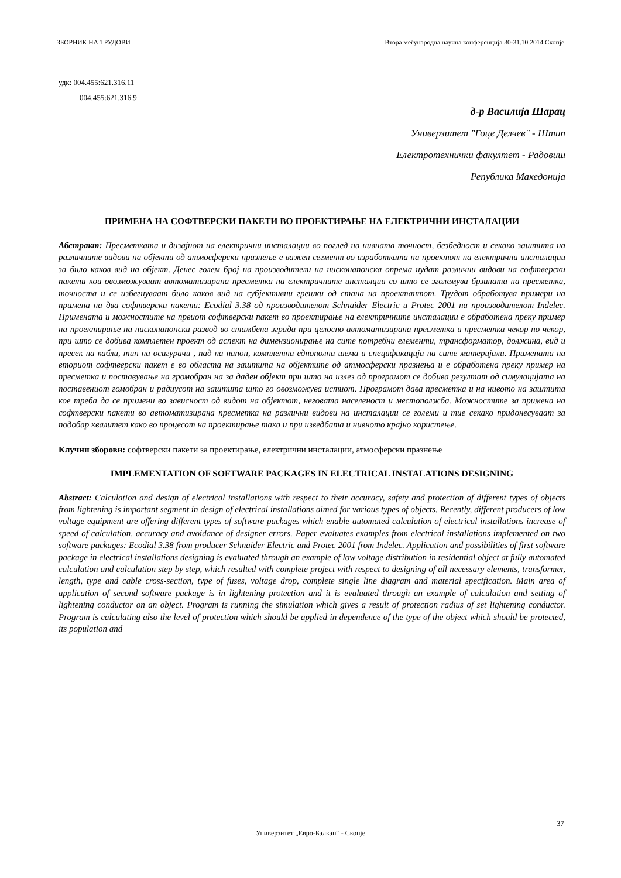ЗБОРНИК НА ТРУДОВИ Втора меѓународна научна конференција 30-31.10.2014 Скопје
удк: 004.455:621.316.11
004.455:621.316.9
д-р Василија Шарац
Универзитет "Гоце Делчев" - Штип
Електротехнички факултет - Радовиш
Република Македонија
ПРИМЕНА НА СОФТВЕРСКИ ПАКЕТИ ВО ПРОЕКТИРАЊЕ НА ЕЛЕКТРИЧНИ ИНСТАЛАЦИИ
Абстракт: Пресметката и дизајнот на електрични инсталации во поглед на нивната точност, безбедност и секако заштита на различните видови на објекти од атмосферски празнење е важен сегмент во изработката на проектот на електрични инсталации за било каков вид на објект. Денес голем број на производители на нисконапонска опрема нудат различни видови на софтверски пакети кои овозможуваат автоматизирана пресметка на електричните инсталции со што се зголемува брзината на пресметка, точноста и се избегнуваат било каков вид на субјективни грешки од стана на проектантот. Трудот обработува примери на примена на два софтверски пакети: Ecodial 3.38 од производителот Schnaider Electric и Protec 2001 на производителот Indelec. Примената и можностите на првиот софтверски пакет во проектирање на електричните инсталации е обработена преку пример на проектирање на нисконапонски развод во стамбена зграда при целосно автоматизирана пресметка и пресметка чекор по чекор, при што се добива комплетен проект од аспект на димензионирање на сите потребни елементи, трансформатор, должина, вид и пресек на кабли, тип на осигурачи , пад на напон, комплетна еднополна шема и спецификација на сите материјали. Примената на вториот софтверски пакет е во областа на заштита на објектите од атмосферски празнења и е обработена преку пример на пресметка и поставување на громобран на за даден објект при што на излез од програмот се добива резултат од симулацијата на поставениот гомобран и радиусот на заштита што го овозможува истиот. Програмот дава пресметка и на нивото на заштита кое треба да се примени во зависност од видот на објектот, неговата населеност и местополжба. Можностите за примена на софтверски пакети во автоматизирана пресметка на различни видови на инсталации се големи и тие секако придонесуваат за подобар квалитет како во процесот на проектирање така и при изведбата и нивното крајно користење.
Клучни зборови: софтверски пакети за проектирање, електрични инсталации, атмосферски празнење
IMPLEMENTATION OF SOFTWARE PACKAGES IN ELECTRICAL INSTALATIONS DESIGNING
Abstract: Calculation and design of electrical installations with respect to their accuracy, safety and protection of different types of objects from lightening is important segment in design of electrical installations aimed for various types of objects. Recently, different producers of low voltage equipment are offering different types of software packages which enable automated calculation of electrical installations increase of speed of calculation, accuracy and avoidance of designer errors. Paper evaluates examples from electrical installations implemented on two software packages: Ecodial 3.38 from producer Schnaider Electric and Protec 2001 from Indelec. Application and possibilities of first software package in electrical installations designing is evaluated through an example of low voltage distribution in residential object at fully automated calculation and calculation step by step, which resulted with complete project with respect to designing of all necessary elements, transformer, length, type and cable cross-section, type of fuses, voltage drop, complete single line diagram and material specification. Main area of application of second software package is in lightening protection and it is evaluated through an example of calculation and setting of lightening conductor on an object. Program is running the simulation which gives a result of protection radius of set lightening conductor. Program is calculating also the level of protection which should be applied in dependence of the type of the object which should be protected, its population and
37
Универзитет „Евро-Балкан“ - Скопје